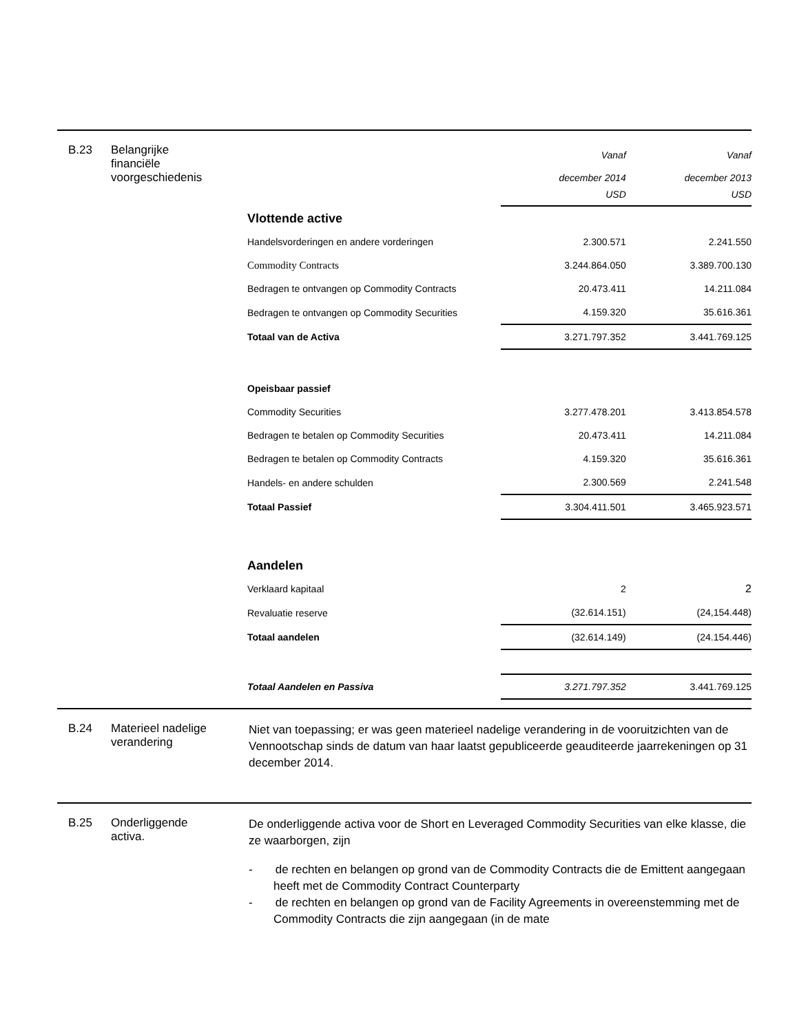B.23 Belangrijke
financiële
voorgeschiedenis
| | Vanaf | Vanaf |
| | december 2014 USD | december 2013 USD |
| Vlottende active | | |
| Handelsvorderingen en andere vorderingen | 2.300.571 | 2.241.550 |
| Commodity Contracts | 3.244.864.050 | 3.389.700.130 |
| Bedragen te ontvangen op Commodity Contracts | 20.473.411 | 14.211.084 |
| Bedragen te ontvangen op Commodity Securities | 4.159.320 | 35.616.361 |
| Totaal van de Activa | 3.271.797.352 | 3.441.769.125 |
| Opeisbaar passief | | |
| Commodity Securities | 3.277.478.201 | 3.413.854.578 |
| Bedragen te betalen op Commodity Securities | 20.473.411 | 14.211.084 |
| Bedragen te betalen op Commodity Contracts | 4.159.320 | 35.616.361 |
| Handels- en andere schulden | 2.300.569 | 2.241.548 |
| Totaal Passief | 3.304.411.501 | 3.465.923.571 |
| Aandelen | | |
| Verklaard kapitaal | 2 | 2 |
| Revaluatie reserve | (32.614.151) | (24,154.448) |
| Totaal aandelen | (32.614.149) | (24.154.446) |
| Totaal Aandelen en Passiva | 3.271.797.352 | 3.441.769.125 |
B.24 Materieel nadelige
verandering
Niet van toepassing; er was geen materieel nadelige verandering in de vooruitzichten van de Vennootschap sinds de datum van haar laatst gepubliceerde geauditeerde jaarrekeningen op 31 december 2014.
B.25 Onderliggende
activa.
De onderliggende activa voor de Short en Leveraged Commodity Securities van elke klasse, die ze waarborgen, zijn
- de rechten en belangen op grond van de Commodity Contracts die de Emittent aangegaan heeft met de Commodity Contract Counterparty
- de rechten en belangen op grond van de Facility Agreements in overeenstemming met de Commodity Contracts die zijn aangegaan (in de mate